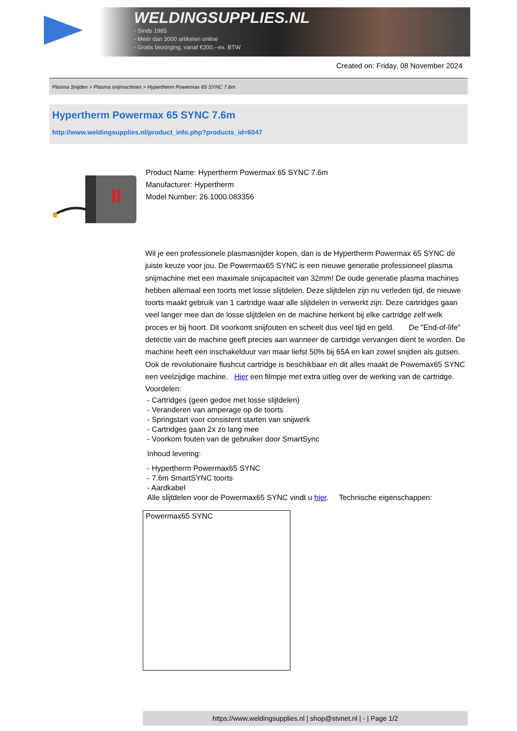WELDINGSUPPLIES.NL
- Sinds 1985
- Méér dan 3000 artikelen online
- Gratis bezorging, vanaf €200,--ex. BTW
Created on: Friday, 08 November 2024
Plasma Snijden > Plasma snijmachines > Hypertherm Powermax 65 SYNC 7.6m
Hypertherm Powermax 65 SYNC 7.6m
http://www.weldingsupplies.nl/product_info.php?products_id=6047
Product Name: Hypertherm Powermax 65 SYNC 7.6m
Manufacturer: Hypertherm
Model Number: 26.1000.083356
Wil je een professionele plasmasnijder kopen, dan is de Hypertherm Powermax 65 SYNC de juiste keuze voor jou. De Powermax65 SYNC is een nieuwe generatie professioneel plasma snijmachine met een maximale snijcapaciteit van 32mm! De oude generatie plasma machines hebben allemaal een toorts met losse slijtdelen. Deze slijtdelen zijn nu verleden tijd, de nieuwe toorts maakt gebruik van 1 cartridge waar alle slijtdelen in verwerkt zijn. Deze cartridges gaan veel langer mee dan de losse slijtdelen en de machine herkent bij elke cartridge zelf welk proces er bij hoort. Dit voorkomt snijfouten en scheelt dus veel tijd en geld. De "End-of-life" detectie van de machine geeft precies aan wanneer de cartridge vervangen dient te worden. De machine heeft een inschakelduur van maar liefst 50% bij 65A en kan zowel snijden als gutsen. Ook de revolutionaire flushcut cartridge is beschikbaar en dit alles maakt de Powemax65 SYNC een veelzijdige machine. Hier een filmpje met extra uitleg over de werking van de cartridge. Voordelen:
- Cartridges (geen gedoe met losse slijtdelen)
- Veranderen van amperage op de toorts
- Springstart voor consistent starten van snijwerk
- Cartridges gaan 2x zo lang mee
- Voorkom fouten van de gebruiker door SmartSync
Inhoud levering:
- Hypertherm Powermax65 SYNC
- 7.6m SmartSYNC toorts
- Aardkabel
Alle slijtdelen voor de Powermax65 SYNC vindt u hier. Technische eigenschappen:
| Powermax65 SYNC |
https://www.weldingsupplies.nl | shop@stvnet.nl | - | Page 1/2